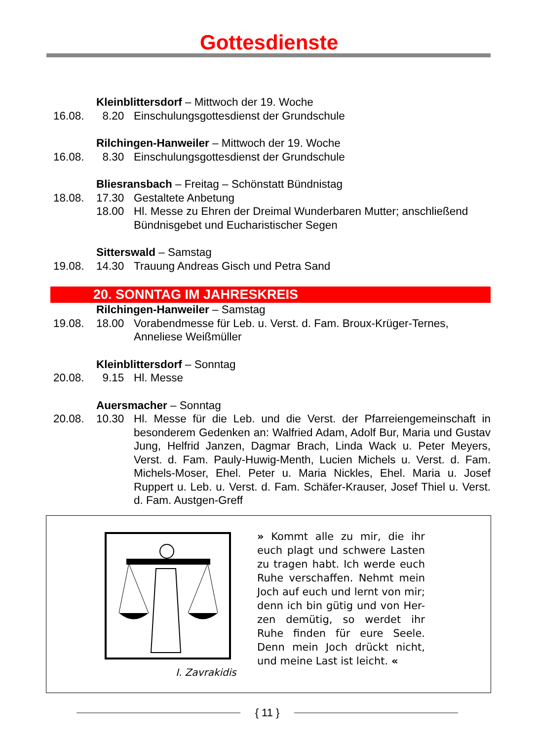Gottesdienste
Kleinblittersdorf – Mittwoch der 19. Woche
16.08. 8.20 Einschulungsgottesdienst der Grundschule
Rilchingen-Hanweiler – Mittwoch der 19. Woche
16.08. 8.30 Einschulungsgottesdienst der Grundschule
Bliesransbach – Freitag – Schönstatt Bündnistag
18.08. 17.30 Gestaltete Anbetung
18.00 Hl. Messe zu Ehren der Dreimal Wunderbaren Mutter; anschließend Bündnisgebet und Eucharistischer Segen
Sitterswald – Samstag
19.08. 14.30 Trauung Andreas Gisch und Petra Sand
20. SONNTAG IM JAHRESKREIS
Rilchingen-Hanweiler – Samstag
19.08. 18.00 Vorabendmesse für Leb. u. Verst. d. Fam. Broux-Krüger-Ternes, Anneliese Weißmüller
Kleinblittersdorf – Sonntag
20.08. 9.15 Hl. Messe
Auersmacher – Sonntag
20.08. 10.30 Hl. Messe für die Leb. und die Verst. der Pfarreiengemeinschaft in besonderem Gedenken an: Walfried Adam, Adolf Bur, Maria und Gustav Jung, Helfrid Janzen, Dagmar Brach, Linda Wack u. Peter Meyers, Verst. d. Fam. Pauly-Huwig-Menth, Lucien Michels u. Verst. d. Fam. Michels-Moser, Ehel. Peter u. Maria Nickles, Ehel. Maria u. Josef Ruppert u. Leb. u. Verst. d. Fam. Schäfer-Krauser, Josef Thiel u. Verst. d. Fam. Austgen-Greff
I. Zavrakidis
» Kommt alle zu mir, die ihr euch plagt und schwere Lasten zu tragen habt. Ich werde euch Ruhe verschaffen. Nehmt mein Joch auf euch und lernt von mir; denn ich bin gütig und von Her-zen demütig, so werdet ihr Ruhe finden für eure Seele. Denn mein Joch drückt nicht, und meine Last ist leicht. «
{ 11 }